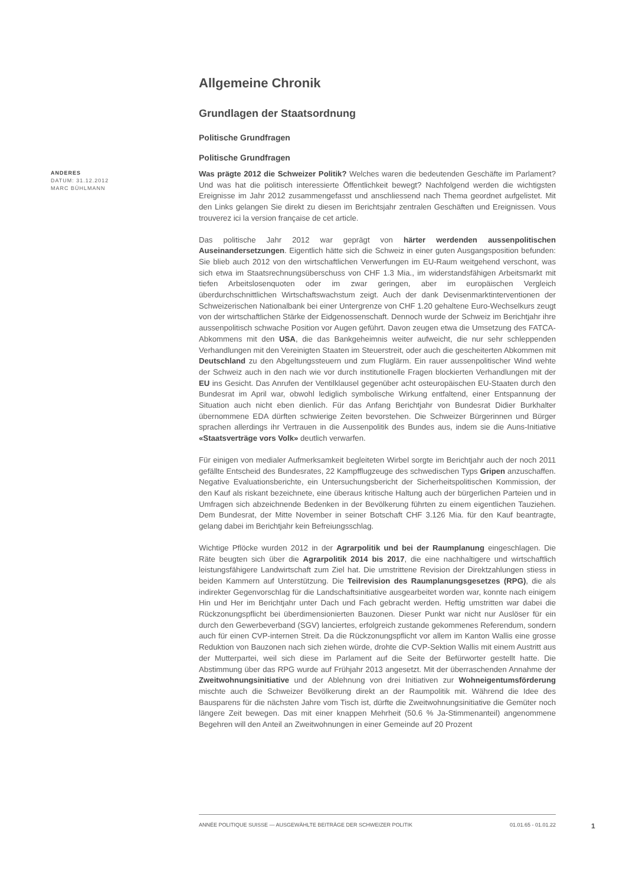Allgemeine Chronik
Grundlagen der Staatsordnung
Politische Grundfragen
Politische Grundfragen
ANDERES
DATUM: 31.12.2012
MARC BÜHLMANN
Was prägte 2012 die Schweizer Politik? Welches waren die bedeutenden Geschäfte im Parlament? Und was hat die politisch interessierte Öffentlichkeit bewegt? Nachfolgend werden die wichtigsten Ereignisse im Jahr 2012 zusammengefasst und anschliessend nach Thema geordnet aufgelistet. Mit den Links gelangen Sie direkt zu diesen im Berichtsjahr zentralen Geschäften und Ereignissen. Vous trouverez ici la version française de cet article.
Das politische Jahr 2012 war geprägt von härter werdenden aussenpolitischen Auseinandersetzungen. Eigentlich hätte sich die Schweiz in einer guten Ausgangsposition befunden: Sie blieb auch 2012 von den wirtschaftlichen Verwerfungen im EU-Raum weitgehend verschont, was sich etwa im Staatsrechnungsüberschuss von CHF 1.3 Mia., im widerstandsfähigen Arbeitsmarkt mit tiefen Arbeitslosenquoten oder im zwar geringen, aber im europäischen Vergleich überdurchschnittlichen Wirtschaftswachstum zeigt. Auch der dank Devisenmarktinterventionen der Schweizerischen Nationalbank bei einer Untergrenze von CHF 1.20 gehaltene Euro-Wechselkurs zeugt von der wirtschaftlichen Stärke der Eidgenossenschaft. Dennoch wurde der Schweiz im Berichtjahr ihre aussenpolitisch schwache Position vor Augen geführt. Davon zeugen etwa die Umsetzung des FATCA-Abkommens mit den USA, die das Bankgeheimnis weiter aufweicht, die nur sehr schleppenden Verhandlungen mit den Vereinigten Staaten im Steuerstreit, oder auch die gescheiterten Abkommen mit Deutschland zu den Abgeltungssteuern und zum Fluglärm. Ein rauer aussenpolitischer Wind wehte der Schweiz auch in den nach wie vor durch institutionelle Fragen blockierten Verhandlungen mit der EU ins Gesicht. Das Anrufen der Ventilklausel gegenüber acht osteuropäischen EU-Staaten durch den Bundesrat im April war, obwohl lediglich symbolische Wirkung entfaltend, einer Entspannung der Situation auch nicht eben dienlich. Für das Anfang Berichtjahr von Bundesrat Didier Burkhalter übernommene EDA dürften schwierige Zeiten bevorstehen. Die Schweizer Bürgerinnen und Bürger sprachen allerdings ihr Vertrauen in die Aussenpolitik des Bundes aus, indem sie die Auns-Initiative «Staatsverträge vors Volk» deutlich verwarfen.
Für einigen von medialer Aufmerksamkeit begleiteten Wirbel sorgte im Berichtjahr auch der noch 2011 gefällte Entscheid des Bundesrates, 22 Kampfflugzeuge des schwedischen Typs Gripen anzuschaffen. Negative Evaluationsberichte, ein Untersuchungsbericht der Sicherheitspolitischen Kommission, der den Kauf als riskant bezeichnete, eine überaus kritische Haltung auch der bürgerlichen Parteien und in Umfragen sich abzeichnende Bedenken in der Bevölkerung führten zu einem eigentlichen Tauziehen. Dem Bundesrat, der Mitte November in seiner Botschaft CHF 3.126 Mia. für den Kauf beantragte, gelang dabei im Berichtjahr kein Befreiungsschlag.
Wichtige Pflöcke wurden 2012 in der Agrarpolitik und bei der Raumplanung eingeschlagen. Die Räte beugten sich über die Agrarpolitik 2014 bis 2017, die eine nachhaltigere und wirtschaftlich leistungsfähigere Landwirtschaft zum Ziel hat. Die umstrittene Revision der Direktzahlungen stiess in beiden Kammern auf Unterstützung. Die Teilrevision des Raumplanungsgesetzes (RPG), die als indirekter Gegenvorschlag für die Landschaftsinitiative ausgearbeitet worden war, konnte nach einigem Hin und Her im Berichtjahr unter Dach und Fach gebracht werden. Heftig umstritten war dabei die Rückzonungspflicht bei überdimensionierten Bauzonen. Dieser Punkt war nicht nur Auslöser für ein durch den Gewerbeverband (SGV) lanciertes, erfolgreich zustande gekommenes Referendum, sondern auch für einen CVP-internen Streit. Da die Rückzonungspflicht vor allem im Kanton Wallis eine grosse Reduktion von Bauzonen nach sich ziehen würde, drohte die CVP-Sektion Wallis mit einem Austritt aus der Mutterpartei, weil sich diese im Parlament auf die Seite der Befürworter gestellt hatte. Die Abstimmung über das RPG wurde auf Frühjahr 2013 angesetzt. Mit der überraschenden Annahme der Zweitwohnungsinitiative und der Ablehnung von drei Initiativen zur Wohneigentumsförderung mischte auch die Schweizer Bevölkerung direkt an der Raumpolitik mit. Während die Idee des Bausparens für die nächsten Jahre vom Tisch ist, dürfte die Zweitwohnungsinitiative die Gemüter noch längere Zeit bewegen. Das mit einer knappen Mehrheit (50.6 % Ja-Stimmenanteil) angenommene Begehren will den Anteil an Zweitwohnungen in einer Gemeinde auf 20 Prozent
ANNÉE POLITIQUE SUISSE — AUSGEWÄHLTE BEITRÄGE DER SCHWEIZER POLITIK 01.01.65 - 01.01.22
1